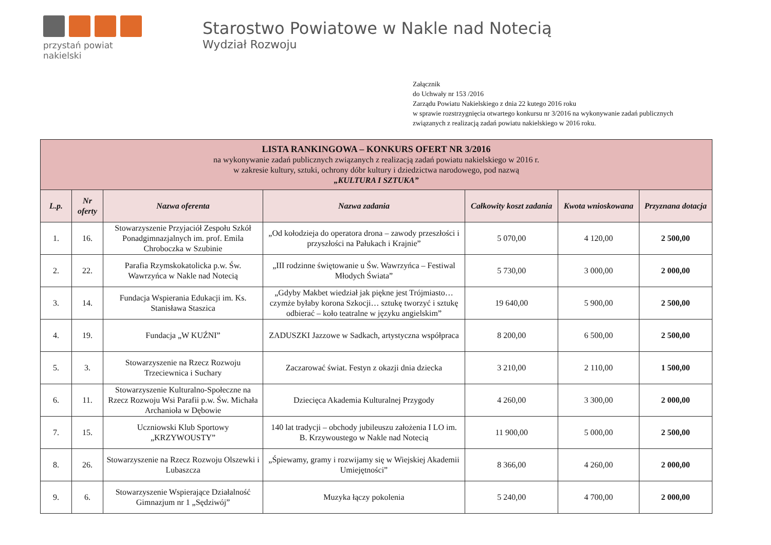przystań powiat nakielski
Starostwo Powiatowe w Nakle nad Notecią
Wydział Rozwoju
Załącznik
do Uchwały nr 153 /2016
Zarządu Powiatu Nakielskiego z dnia 22 kutego 2016 roku
w sprawie rozstrzygnięcia otwartego konkursu nr 3/2016 na wykonywanie zadań publicznych
związanych z realizacją zadań powiatu nakielskiego w 2016 roku.
| LISTA RANKINGOWA – KONKURS OFERT NR 3/2016 na wykonywanie zadań publicznych związanych z realizacją zadań powiatu nakielskiego w 2016 r. w zakresie kultury, sztuki, ochrony dóbr kultury i dziedzictwa narodowego, pod nazwą „KULTURA I SZTUKA” | | | | | | |
| L.p. | Nr oferty | Nazwa oferenta | Nazwa zadania | Całkowity koszt zadania | Kwota wnioskowana | Przyznana dotacja |
| 1. | 16. | Stowarzyszenie Przyjaciół Zespołu Szkół Ponadgimnazjalnych im. prof. Emila Chroboczka w Szubinie | „Od kołodzieja do operatora drona – zawody przeszłości i przyszłości na Pałukach i Krajnie” | 5 070,00 | 4 120,00 | 2 500,00 |
| 2. | 22. | Parafia Rzymskokatolicka p.w. Św. Wawrzyńca w Nakle nad Notecią | „III rodzinne świętowanie u Św. Wawrzyńca – Festiwal Młodych Świata” | 5 730,00 | 3 000,00 | 2 000,00 |
| 3. | 14. | Fundacja Wspierania Edukacji im. Ks. Stanisława Staszica | „Gdyby Makbet wiedział jak piękne jest Trójmiasto… czymże byłaby korona Szkocji… sztukę tworzyć i sztukę odbierać – koło teatralne w języku angielskim” | 19 640,00 | 5 900,00 | 2 500,00 |
| 4. | 19. | Fundacja „W KUŹNI” | ZADUSZKI Jazzowe w Sadkach, artystyczna współpraca | 8 200,00 | 6 500,00 | 2 500,00 |
| 5. | 3. | Stowarzyszenie na Rzecz Rozwoju Trzeciewnica i Suchary | Zaczarować świat. Festyn z okazji dnia dziecka | 3 210,00 | 2 110,00 | 1 500,00 |
| 6. | 11. | Stowarzyszenie Kulturalno-Społeczne na Rzecz Rozwoju Wsi Parafii p.w. Św. Michała Archanioła w Dębowie | Dziecięca Akademia Kulturalnej Przygody | 4 260,00 | 3 300,00 | 2 000,00 |
| 7. | 15. | Uczniowski Klub Sportowy „KRZYWOUSTY” | 140 lat tradycji – obchody jubileuszu założenia I LO im. B. Krzywoustego w Nakle nad Notecią | 11 900,00 | 5 000,00 | 2 500,00 |
| 8. | 26. | Stowarzyszenie na Rzecz Rozwoju Olszewki i Lubaszcza | „Śpiewamy, gramy i rozwijamy się w Wiejskiej Akademii Umiejętności” | 8 366,00 | 4 260,00 | 2 000,00 |
| 9. | 6. | Stowarzyszenie Wspierające Działalność Gimnazjum nr 1 „Sędziwój” | Muzyka łączy pokolenia | 5 240,00 | 4 700,00 | 2 000,00 |